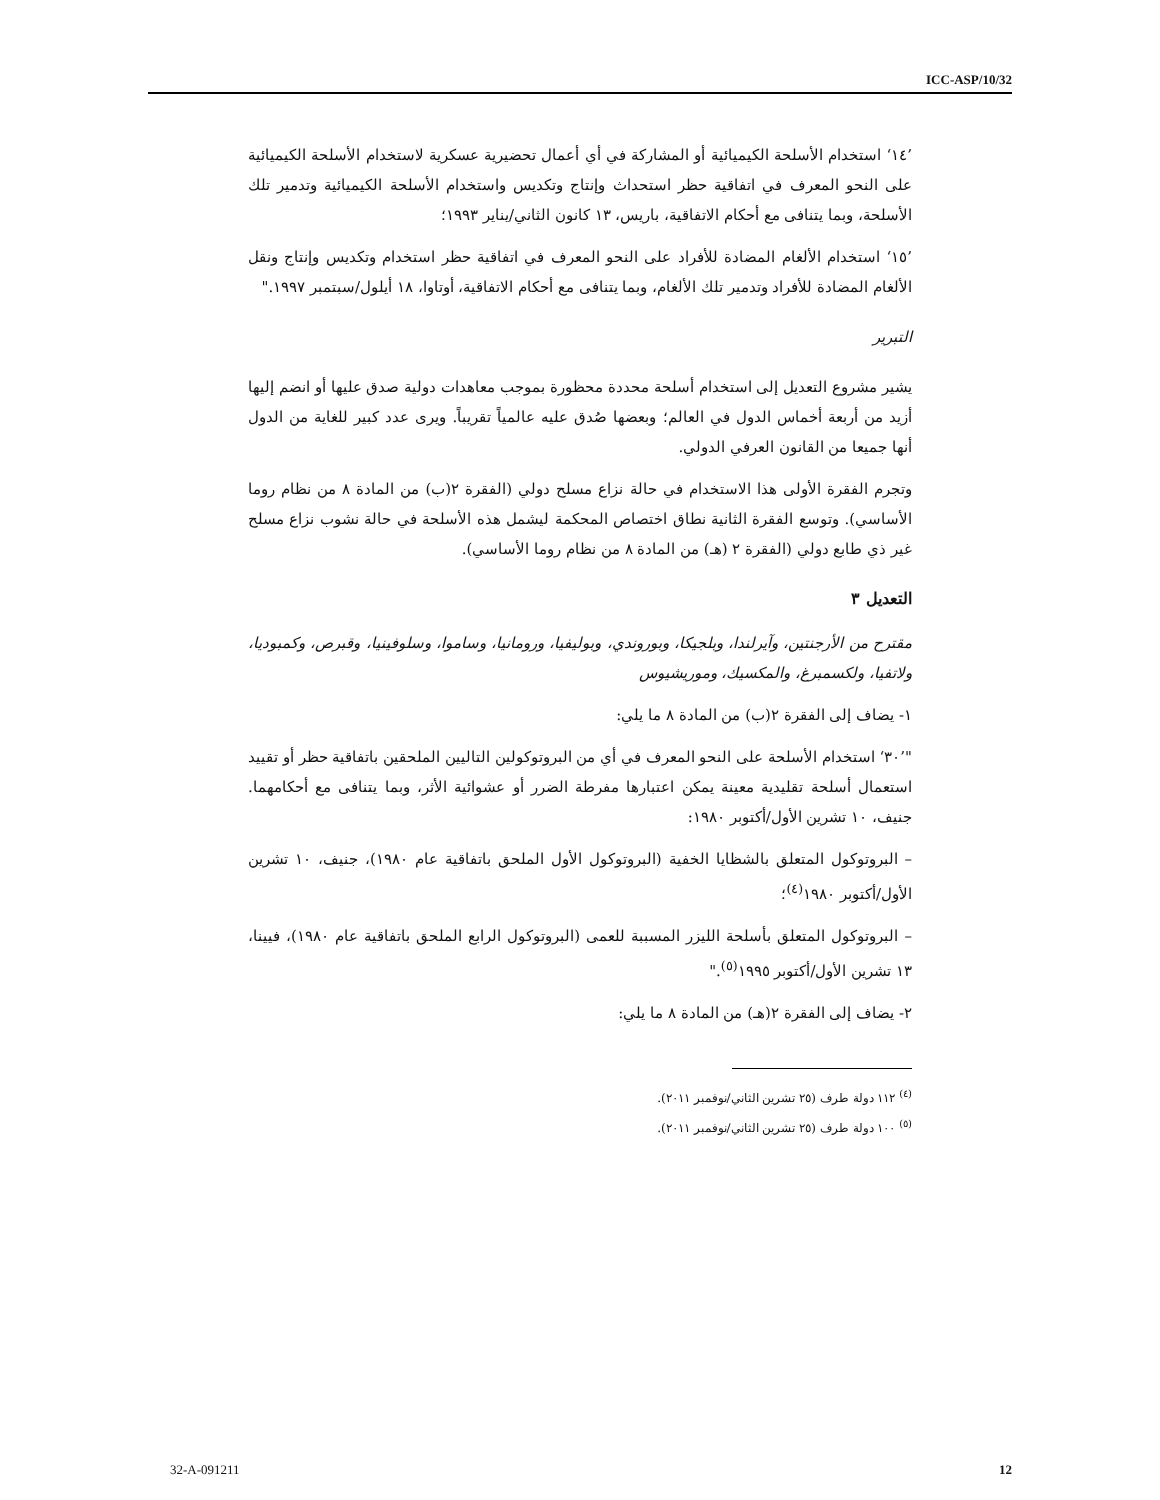ICC-ASP/10/32
’١٤‘ استخدام الأسلحة الكيميائية أو المشاركة في أي أعمال تحضيرية عسكرية لاستخدام الأسلحة الكيميائية على النحو المعرف في اتفاقية حظر استحداث وإنتاج وتكديس واستخدام الأسلحة الكيميائية وتدمير تلك الأسلحة، وبما يتنافى مع أحكام الاتفاقية، باريس، ١٣ كانون الثاني/يناير ١٩٩٣؛
’١٥‘ استخدام الألغام المضادة للأفراد على النحو المعرف في اتفاقية حظر استخدام وتكديس وإنتاج ونقل الألغام المضادة للأفراد وتدمير تلك الألغام، وبما يتنافى مع أحكام الاتفاقية، أوتاوا، ١٨ أيلول/سبتمبر ١٩٩٧."
التبرير
يشير مشروع التعديل إلى استخدام أسلحة محددة محظورة بموجب معاهدات دولية صدق عليها أو انضم إليها أزيد من أربعة أخماس الدول في العالم؛ وبعضها صُدق عليه عالمياً تقريباً. ويرى عدد كبير للغاية من الدول أنها جميعا من القانون العرفي الدولي.
وتجرم الفقرة الأولى هذا الاستخدام في حالة نزاع مسلح دولي (الفقرة ٢(ب) من المادة ٨ من نظام روما الأساسي). وتوسع الفقرة الثانية نطاق اختصاص المحكمة ليشمل هذه الأسلحة في حالة نشوب نزاع مسلح غير ذي طابع دولي (الفقرة ٢ (هـ) من المادة ٨ من نظام روما الأساسي).
التعديل ٣
مقترح من الأرجنتين، وآيرلندا، وبلجيكا، وبوروندي، وبوليفيا، ورومانيا، وساموا، وسلوفينيا، وقبرص، وكمبوديا، ولاتفيا، ولكسمبرغ، والمكسيك، وموريشيوس
١- يضاف إلى الفقرة ٢(ب) من المادة ٨ ما يلي:
"’٣٠‘ استخدام الأسلحة على النحو المعرف في أي من البروتوكولين التاليين الملحقين باتفاقية حظر أو تقييد استعمال أسلحة تقليدية معينة يمكن اعتبارها مفرطة الضرر أو عشوائية الأثر، وبما يتنافى مع أحكامهما. جنيف، ١٠ تشرين الأول/أكتوبر ١٩٨٠:
– البروتوكول المتعلق بالشظايا الخفية (البروتوكول الأول الملحق باتفاقية عام ١٩٨٠)، جنيف، ١٠ تشرين الأول/أكتوبر ١٩٨٠<sup>(٤)</sup>؛
– البروتوكول المتعلق بأسلحة الليزر المسببة للعمى (البروتوكول الرابع الملحق باتفاقية عام ١٩٨٠)، فيينا، ١٣ تشرين الأول/أكتوبر ١٩٩٥<sup>(٥)</sup>."
٢- يضاف إلى الفقرة ٢(هـ) من المادة ٨ ما يلي:
<sup>(٤)</sup> ١١٢ دولة طرف (٢٥ تشرين الثاني/نوفمبر ٢٠١١).
<sup>(٥)</sup> ١٠٠ دولة طرف (٢٥ تشرين الثاني/نوفمبر ٢٠١١).
32-A-091211 12